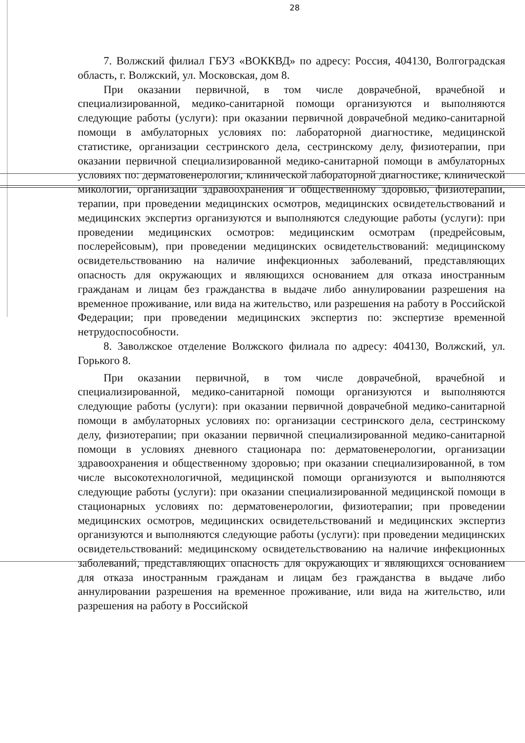28
7. Волжский филиал ГБУЗ «ВОККВД» по адресу: Россия, 404130, Волгоградская область, г. Волжский, ул. Московская, дом 8.
При оказании первичной, в том числе доврачебной, врачебной и специализированной, медико-санитарной помощи организуются и выполняются следующие работы (услуги): при оказании первичной доврачебной медико-санитарной помощи в амбулаторных условиях по: лабораторной диагностике, медицинской статистике, организации сестринского дела, сестринскому делу, физиотерапии, при оказании первичной специализированной медико-санитарной помощи в амбулаторных условиях по: дерматовенерологии, клинической лабораторной диагностике, клинической микологии, организации здравоохранения и общественному здоровью, физиотерапии, терапии, при проведении медицинских осмотров, медицинских освидетельствований и медицинских экспертиз организуются и выполняются следующие работы (услуги): при проведении медицинских осмотров: медицинским осмотрам (предрейсовым, послерейсовым), при проведении медицинских освидетельствований: медицинскому освидетельствованию на наличие инфекционных заболеваний, представляющих опасность для окружающих и являющихся основанием для отказа иностранным гражданам и лицам без гражданства в выдаче либо аннулировании разрешения на временное проживание, или вида на жительство, или разрешения на работу в Российской Федерации; при проведении медицинских экспертиз по: экспертизе временной нетрудоспособности.
8. Заволжское отделение Волжского филиала по адресу: 404130, Волжский, ул. Горького 8.
При оказании первичной, в том числе доврачебной, врачебной и специализированной, медико-санитарной помощи организуются и выполняются следующие работы (услуги): при оказании первичной доврачебной медико-санитарной помощи в амбулаторных условиях по: организации сестринского дела, сестринскому делу, физиотерапии; при оказании первичной специализированной медико-санитарной помощи в условиях дневного стационара по: дерматовенерологии, организации здравоохранения и общественному здоровью; при оказании специализированной, в том числе высокотехнологичной, медицинской помощи организуются и выполняются следующие работы (услуги): при оказании специализированной медицинской помощи в стационарных условиях по: дерматовенерологии, физиотерапии; при проведении медицинских осмотров, медицинских освидетельствований и медицинских экспертиз организуются и выполняются следующие работы (услуги): при проведении медицинских освидетельствований: медицинскому освидетельствованию на наличие инфекционных заболеваний, представляющих опасность для окружающих и являющихся основанием для отказа иностранным гражданам и лицам без гражданства в выдаче либо аннулировании разрешения на временное проживание, или вида на жительство, или разрешения на работу в Российской